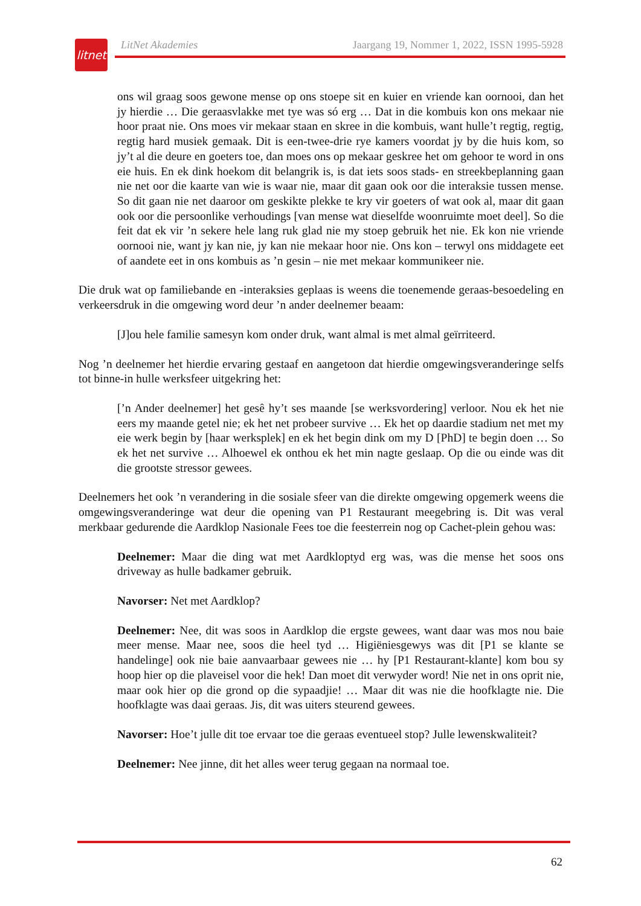litnet
LitNet Akademies Jaargang 19, Nommer 1, 2022, ISSN 1995-5928
ons wil graag soos gewone mense op ons stoepe sit en kuier en vriende kan oornooi, dan het jy hierdie … Die geraasvlakke met tye was só erg … Dat in die kombuis kon ons mekaar nie hoor praat nie. Ons moes vir mekaar staan en skree in die kombuis, want hulle’t regtig, regtig, regtig hard musiek gemaak. Dit is een-twee-drie rye kamers voordat jy by die huis kom, so jy’t al die deure en goeters toe, dan moes ons op mekaar geskree het om gehoor te word in ons eie huis. En ek dink hoekom dit belangrik is, is dat iets soos stads- en streekbeplanning gaan nie net oor die kaarte van wie is waar nie, maar dit gaan ook oor die interaksie tussen mense. So dit gaan nie net daaroor om geskikte plekke te kry vir goeters of wat ook al, maar dit gaan ook oor die persoonlike verhoudings [van mense wat dieselfde woonruimte moet deel]. So die feit dat ek vir ’n sekere hele lang ruk glad nie my stoep gebruik het nie. Ek kon nie vriende oornooi nie, want jy kan nie, jy kan nie mekaar hoor nie. Ons kon – terwyl ons middagete eet of aandete eet in ons kombuis as ’n gesin – nie met mekaar kommunikeer nie.
Die druk wat op familiebande en -interaksies geplaas is weens die toenemende geraas-besoedeling en verkeersdruk in die omgewing word deur ’n ander deelnemer beaam:
[J]ou hele familie samesyn kom onder druk, want almal is met almal geïrriteerd.
Nog ’n deelnemer het hierdie ervaring gestaaf en aangetoon dat hierdie omgewingsveranderinge selfs tot binne-in hulle werksfeer uitgekring het:
[’n Ander deelnemer] het gesê hy’t ses maande [se werksvordering] verloor. Nou ek het nie eers my maande getel nie; ek het net probeer survive … Ek het op daardie stadium net met my eie werk begin by [haar werksplek] en ek het begin dink om my D [PhD] te begin doen … So ek het net survive … Alhoewel ek onthou ek het min nagte geslaap. Op die ou einde was dit die grootste stressor gewees.
Deelnemers het ook ’n verandering in die sosiale sfeer van die direkte omgewing opgemerk weens die omgewingsveranderinge wat deur die opening van P1 Restaurant meegebring is. Dit was veral merkbaar gedurende die Aardklop Nasionale Fees toe die feesterrein nog op Cachet-plein gehou was:
Deelnemer: Maar die ding wat met Aardkloptyd erg was, was die mense het soos ons driveway as hulle badkamer gebruik.
Navorser: Net met Aardklop?
Deelnemer: Nee, dit was soos in Aardklop die ergste gewees, want daar was mos nou baie meer mense. Maar nee, soos die heel tyd … Higiëniesgewys was dit [P1 se klante se handelinge] ook nie baie aanvaarbaar gewees nie … hy [P1 Restaurant-klante] kom bou sy hoop hier op die plaveisel voor die hek! Dan moet dit verwyder word! Nie net in ons oprit nie, maar ook hier op die grond op die sypaadjie! … Maar dit was nie die hoofklagte nie. Die hoofklagte was daai geraas. Jis, dit was uiters steurend gewees.
Navorser: Hoe’t julle dit toe ervaar toe die geraas eventueel stop? Julle lewenskwaliteit?
Deelnemer: Nee jinne, dit het alles weer terug gegaan na normaal toe.
62